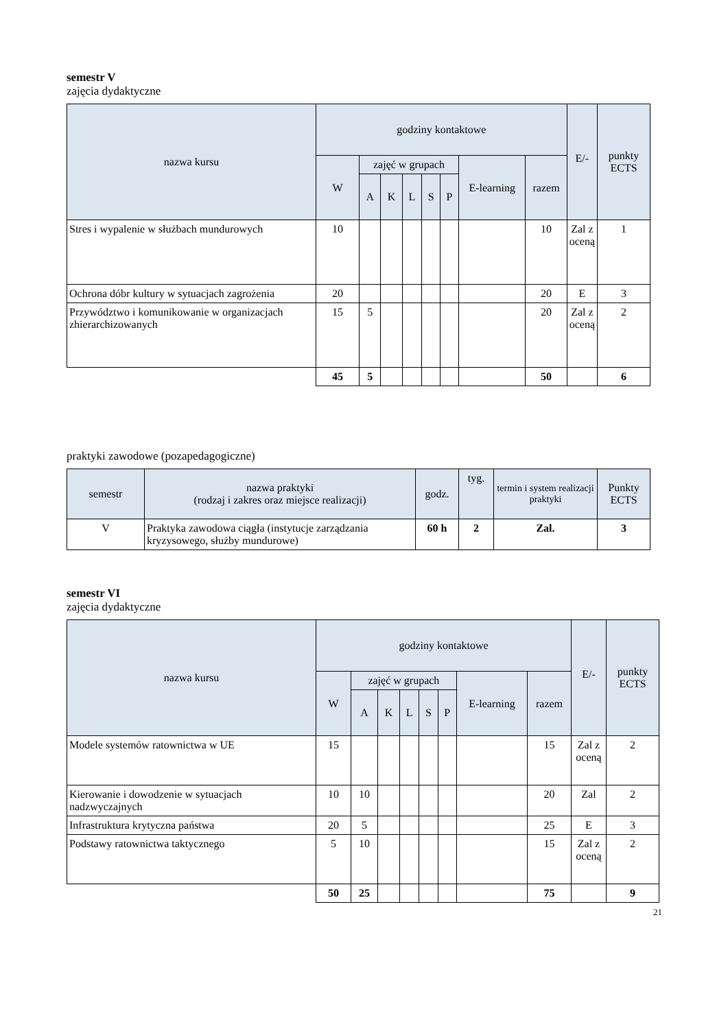semestr V
zajęcia dydaktyczne
| nazwa kursu | godziny kontaktowe | | | | | | | | E/- | punkty ECTS |
| --- | --- | --- | --- | --- | --- | --- | --- | --- | --- | --- |
| | W | zajęć w grupach | | | | | E-learning | razem | | |
| | | A | K | L | S | P | | | | |
| Stres i wypalenie w służbach mundurowych | 10 | | | | | | | 10 | Zal z oceną | 1 |
| Ochrona dóbr kultury w sytuacjach zagrożenia | 20 | | | | | | | 20 | E | 3 |
| Przywództwo i komunikowanie w organizacjach zhierarchizowanych | 15 | 5 | | | | | | 20 | Zal z oceną | 2 |
| | 45 | 5 | | | | | | 50 | | 6 |
praktyki zawodowe (pozapedagogiczne)
| semestr | nazwa praktyki (rodzaj i zakres oraz miejsce realizacji) | godz. | tyg. | termin i system realizacji praktyki | Punkty ECTS |
| --- | --- | --- | --- | --- | --- |
| V | Praktyka zawodowa ciągła (instytucje zarządzania kryzysowego, służby mundurowe) | 60 h | 2 | Zal. | 3 |
semestr VI
zajęcia dydaktyczne
| nazwa kursu | godziny kontaktowe | | | | | | | | E/- | punkty ECTS |
| --- | --- | --- | --- | --- | --- | --- | --- | --- | --- | --- |
| | W | zajęć w grupach | | | | | E-learning | razem | | |
| | | A | K | L | S | P | | | | |
| Modele systemów ratownictwa w UE | 15 | | | | | | | 15 | Zal z oceną | 2 |
| Kierowanie i dowodzenie w sytuacjach nadzwyczajnych | 10 | 10 | | | | | | 20 | Zal | 2 |
| Infrastruktura krytyczna państwa | 20 | 5 | | | | | | 25 | E | 3 |
| Podstawy ratownictwa taktycznego | 5 | 10 | | | | | | 15 | Zal z oceną | 2 |
| | 50 | 25 | | | | | | 75 | | 9 |
21